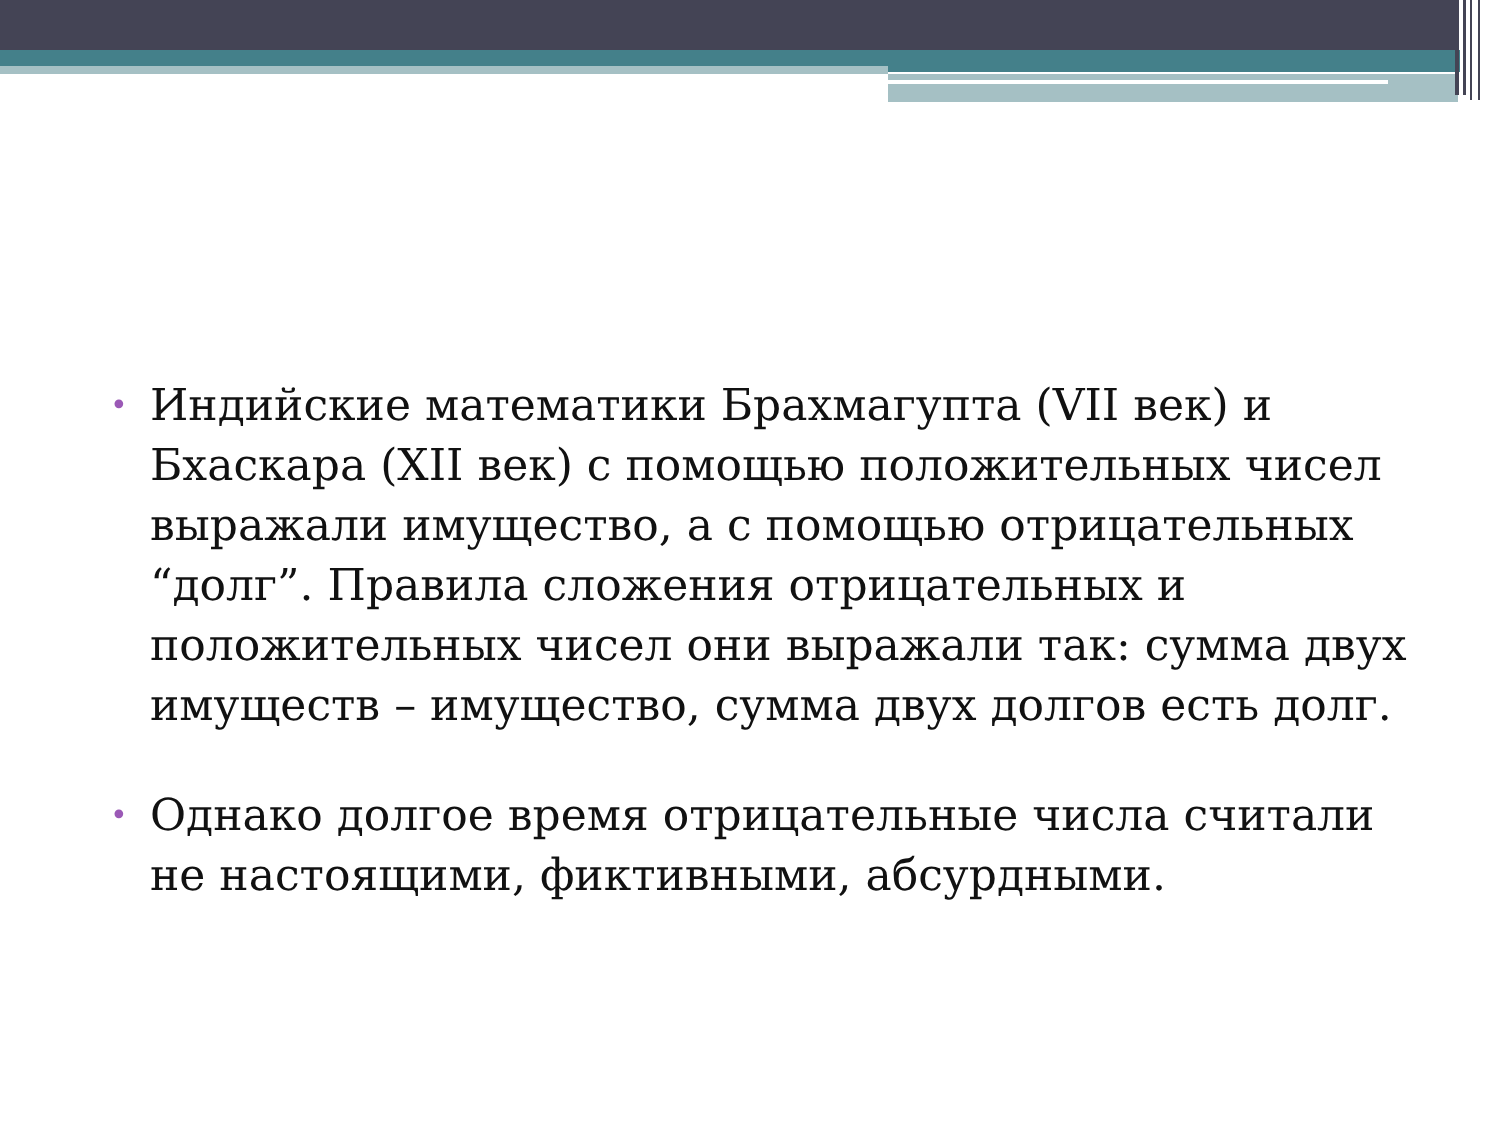• Индийские математики Брахмагупта (VII век) и Бхаскара (XII век) с помощью положительных чисел выражали имущество, а с помощью отрицательных “долг”. Правила сложения отрицательных и положительных чисел они выражали так: сумма двух имуществ – имущество, сумма двух долгов есть долг.
• Однако долгое время отрицательные числа считали не настоящими, фиктивными, абсурдными.